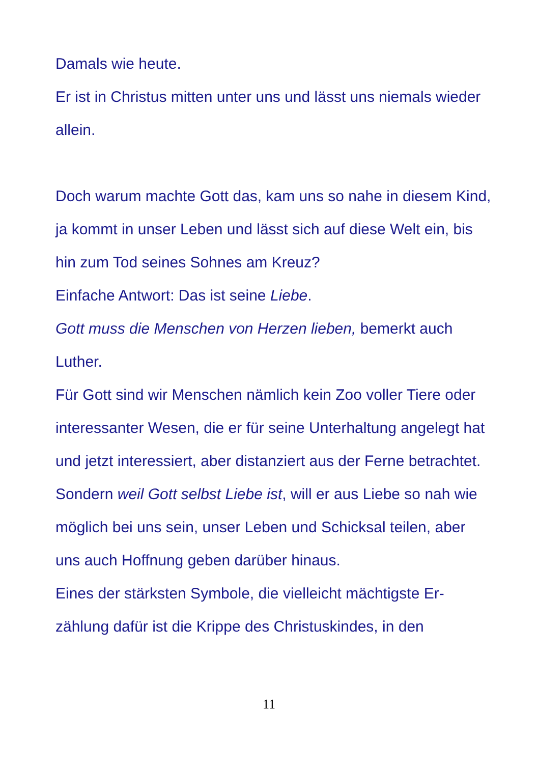Damals wie heute.
Er ist in Christus mitten unter uns und lässt uns niemals wieder allein.
Doch warum machte Gott das, kam uns so nahe in diesem Kind, ja kommt in unser Leben und lässt sich auf diese Welt ein, bis hin zum Tod seines Sohnes am Kreuz?
Einfache Antwort: Das ist seine Liebe.
Gott muss die Menschen von Herzen lieben, bemerkt auch Luther.
Für Gott sind wir Menschen nämlich kein Zoo voller Tiere oder interessanter Wesen, die er für seine Unterhaltung angelegt hat und jetzt interessiert, aber distanziert aus der Ferne betrachtet.
Sondern weil Gott selbst Liebe ist, will er aus Liebe so nah wie möglich bei uns sein, unser Leben und Schicksal teilen, aber uns auch Hoffnung geben darüber hinaus.
Eines der stärksten Symbole, die vielleicht mächtigste Er-zählung dafür ist die Krippe des Christuskindes, in den
11